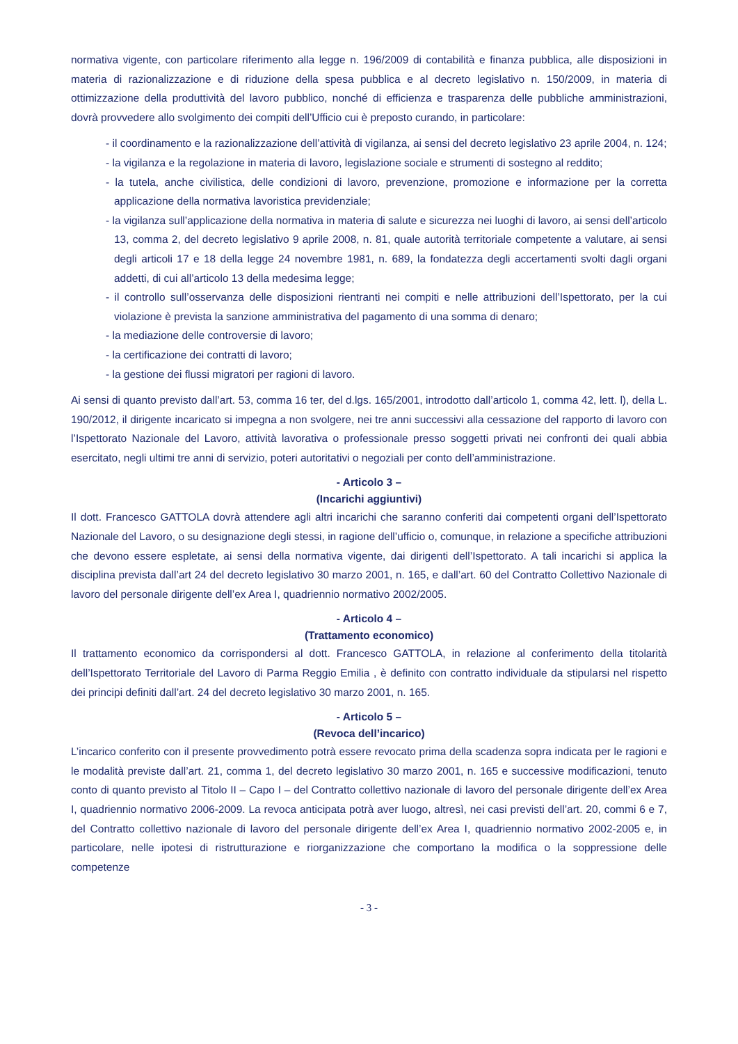normativa vigente, con particolare riferimento alla legge n. 196/2009 di contabilità e finanza pubblica, alle disposizioni in materia di razionalizzazione e di riduzione della spesa pubblica e al decreto legislativo n. 150/2009, in materia di ottimizzazione della produttività del lavoro pubblico, nonché di efficienza e trasparenza delle pubbliche amministrazioni, dovrà provvedere allo svolgimento dei compiti dell’Ufficio cui è preposto curando, in particolare:
- il coordinamento e la razionalizzazione dell’attività di vigilanza, ai sensi del decreto legislativo 23 aprile 2004, n. 124;
- la vigilanza e la regolazione in materia di lavoro, legislazione sociale e strumenti di sostegno al reddito;
- la tutela, anche civilistica, delle condizioni di lavoro, prevenzione, promozione e informazione per la corretta applicazione della normativa lavoristica previdenziale;
- la vigilanza sull’applicazione della normativa in materia di salute e sicurezza nei luoghi di lavoro, ai sensi dell’articolo 13, comma 2, del decreto legislativo 9 aprile 2008, n. 81, quale autorità territoriale competente a valutare, ai sensi degli articoli 17 e 18 della legge 24 novembre 1981, n. 689, la fondatezza degli accertamenti svolti dagli organi addetti, di cui all’articolo 13 della medesima legge;
- il controllo sull’osservanza delle disposizioni rientranti nei compiti e nelle attribuzioni dell’Ispettorato, per la cui violazione è prevista la sanzione amministrativa del pagamento di una somma di denaro;
- la mediazione delle controversie di lavoro;
- la certificazione dei contratti di lavoro;
- la gestione dei flussi migratori per ragioni di lavoro.
Ai sensi di quanto previsto dall’art. 53, comma 16 ter, del d.lgs. 165/2001, introdotto dall’articolo 1, comma 42, lett. l), della L. 190/2012, il dirigente incaricato si impegna a non svolgere, nei tre anni successivi alla cessazione del rapporto di lavoro con l’Ispettorato Nazionale del Lavoro, attività lavorativa o professionale presso soggetti privati nei confronti dei quali abbia esercitato, negli ultimi tre anni di servizio, poteri autoritativi o negoziali per conto dell’amministrazione.
- Articolo 3 –
(Incarichi aggiuntivi)
Il dott. Francesco GATTOLA dovrà attendere agli altri incarichi che saranno conferiti dai competenti organi dell’Ispettorato Nazionale del Lavoro, o su designazione degli stessi, in ragione dell’ufficio o, comunque, in relazione a specifiche attribuzioni che devono essere espletate, ai sensi della normativa vigente, dai dirigenti dell’Ispettorato. A tali incarichi si applica la disciplina prevista dall’art 24 del decreto legislativo 30 marzo 2001, n. 165, e dall’art. 60 del Contratto Collettivo Nazionale di lavoro del personale dirigente dell’ex Area I, quadriennio normativo 2002/2005.
- Articolo 4 –
(Trattamento economico)
Il trattamento economico da corrispondersi al dott. Francesco GATTOLA, in relazione al conferimento della titolarità dell’Ispettorato Territoriale del Lavoro di Parma Reggio Emilia , è definito con contratto individuale da stipularsi nel rispetto dei principi definiti dall’art. 24 del decreto legislativo 30 marzo 2001, n. 165.
- Articolo 5 –
(Revoca dell’incarico)
L’incarico conferito con il presente provvedimento potrà essere revocato prima della scadenza sopra indicata per le ragioni e le modalità previste dall’art. 21, comma 1, del decreto legislativo 30 marzo 2001, n. 165 e successive modificazioni, tenuto conto di quanto previsto al Titolo II – Capo I – del Contratto collettivo nazionale di lavoro del personale dirigente dell’ex Area I, quadriennio normativo 2006-2009. La revoca anticipata potrà aver luogo, altresì, nei casi previsti dell’art. 20, commi 6 e 7, del Contratto collettivo nazionale di lavoro del personale dirigente dell’ex Area I, quadriennio normativo 2002-2005 e, in particolare, nelle ipotesi di ristrutturazione e riorganizzazione che comportano la modifica o la soppressione delle competenze
- 3 -